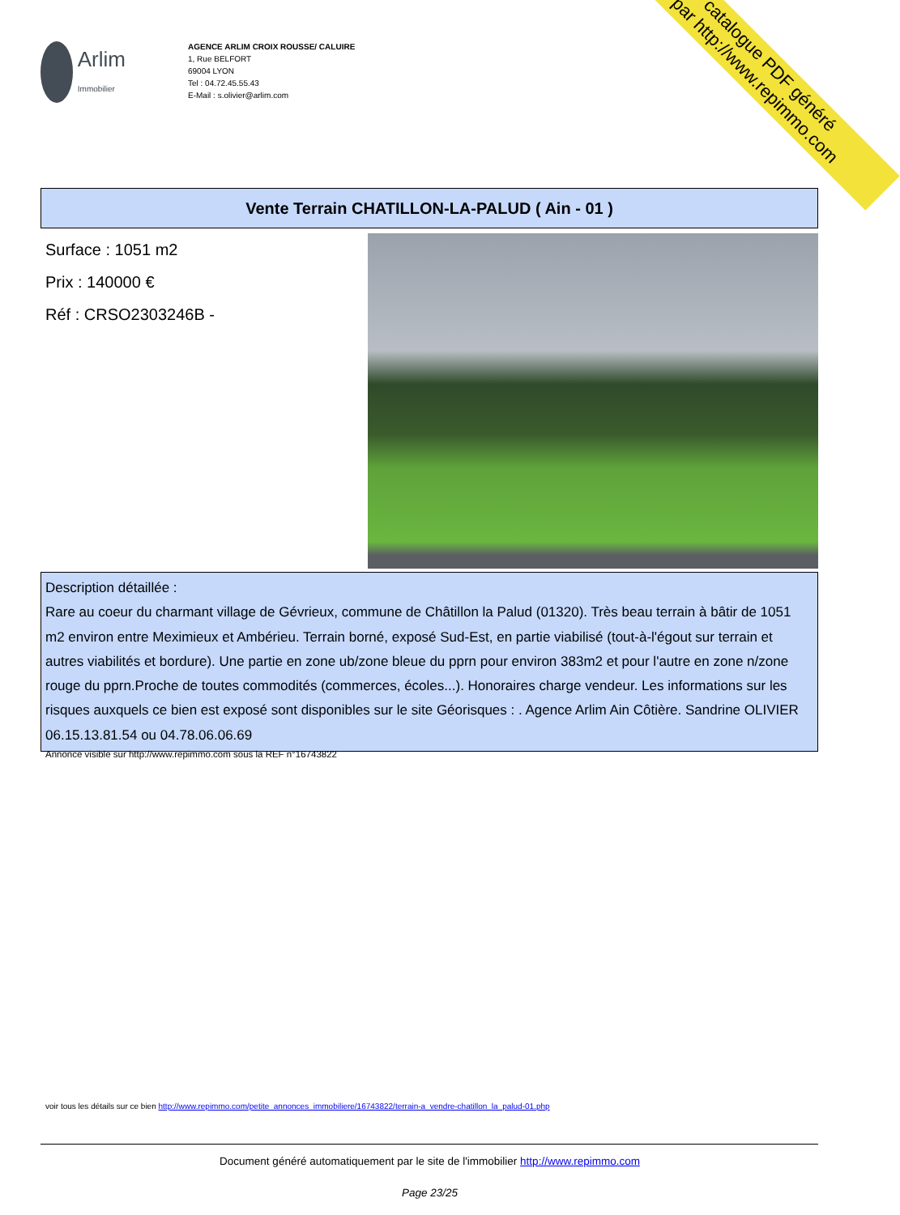catalogue PDF généré
par http://www.repimmo.com
Arlim
Immobilier
AGENCE ARLIM CROIX ROUSSE/ CALUIRE
1, Rue BELFORT
69004 LYON
Tel : 04.72.45.55.43
E-Mail : s.olivier@arlim.com
Vente Terrain CHATILLON-LA-PALUD ( Ain - 01 )
Surface : 1051 m2
Prix : 140000 €
Réf : CRSO2303246B -
Description détaillée :
Rare au coeur du charmant village de Gévrieux, commune de Châtillon la Palud (01320). Très beau terrain à bâtir de 1051 m2 environ entre Meximieux et Ambérieu. Terrain borné, exposé Sud-Est, en partie viabilisé (tout-à-l'égout sur terrain et autres viabilités et bordure). Une partie en zone ub/zone bleue du pprn pour environ 383m2 et pour l'autre en zone n/zone rouge du pprn.Proche de toutes commodités (commerces, écoles...). Honoraires charge vendeur. Les informations sur les risques auxquels ce bien est exposé sont disponibles sur le site Géorisques : . Agence Arlim Ain Côtière. Sandrine OLIVIER 06.15.13.81.54 ou 04.78.06.06.69
Annonce visible sur http://www.repimmo.com sous la REF n°16743822
voir tous les détails sur ce bien http://www.repimmo.com/petite_annonces_immobiliere/16743822/terrain-a_vendre-chatillon_la_palud-01.php
Document généré automatiquement par le site de l'immobilier http://www.repimmo.com
Page 23/25